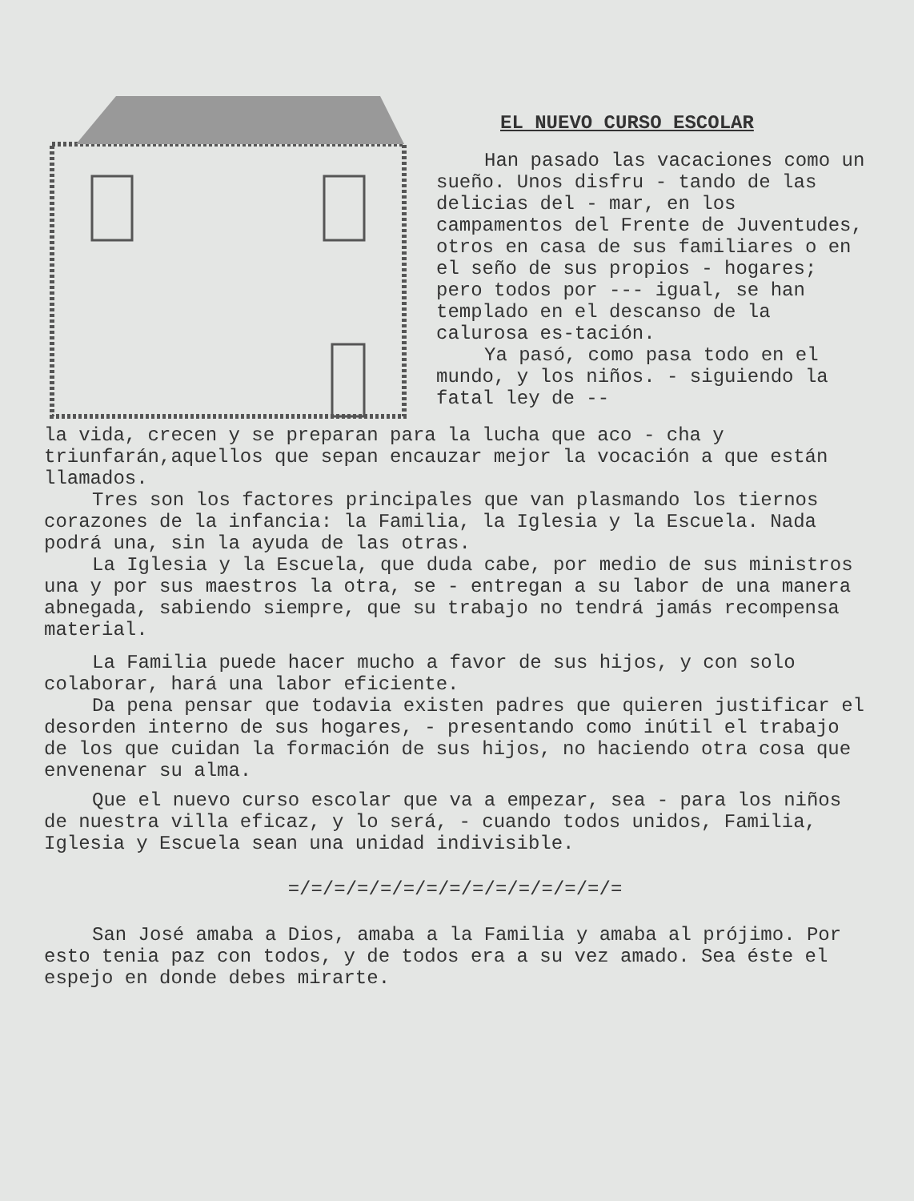EL NUEVO CURSO ESCOLAR
Han pasado las vacaciones como un sueño. Unos disfru - tando de las delicias del - mar, en los campamentos del Frente de Juventudes, otros en casa de sus familiares o en el seño de sus propios - hogares; pero todos por --- igual, se han templado en el descanso de la calurosa es-tación.
Ya pasó, como pasa todo en el mundo, y los niños. - siguiendo la fatal ley de --
la vida, crecen y se preparan para la lucha que aco - cha y triunfarán,aquellos que sepan encauzar mejor la vocación a que están llamados.
Tres son los factores principales que van plasmando los tiernos corazones de la infancia: la Familia, la Iglesia y la Escuela. Nada podrá una, sin la ayuda de las otras.
La Iglesia y la Escuela, que duda cabe, por medio de sus ministros una y por sus maestros la otra, se - entregan a su labor de una manera abnegada, sabiendo siempre, que su trabajo no tendrá jamás recompensa material.
La Familia puede hacer mucho a favor de sus hijos, y con solo colaborar, hará una labor eficiente.
Da pena pensar que todavia existen padres que quieren justificar el desorden interno de sus hogares, - presentando como inútil el trabajo de los que cuidan la formación de sus hijos, no haciendo otra cosa que envenenar su alma.
Que el nuevo curso escolar que va a empezar, sea - para los niños de nuestra villa eficaz, y lo será, - cuando todos unidos, Familia, Iglesia y Escuela sean una unidad indivisible.
=/=/=/=/=/=/=/=/=/=/=/=/=/=/=
San José amaba a Dios, amaba a la Familia y amaba al prójimo. Por esto tenia paz con todos, y de todos era a su vez amado. Sea éste el espejo en donde debes mirarte.